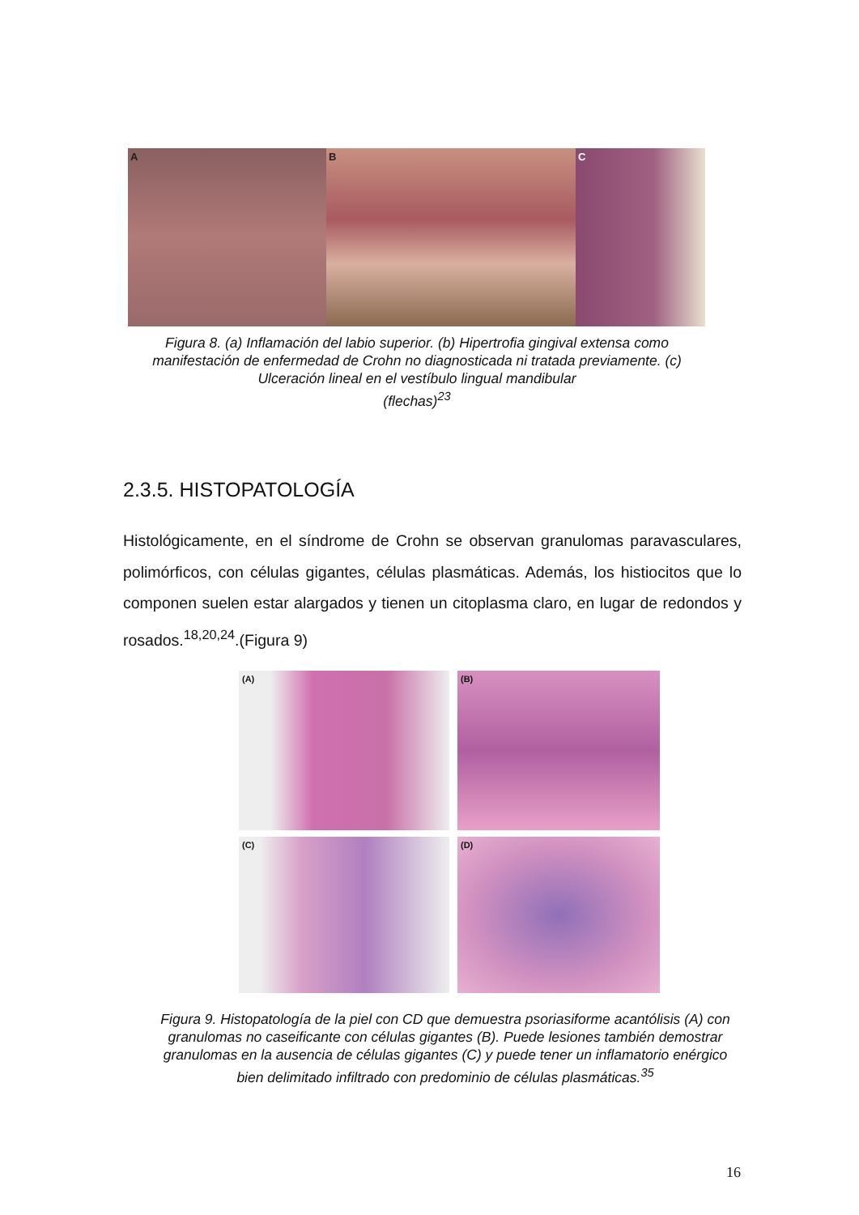A B C
Figura 8. (a) Inflamación del labio superior. (b) Hipertrofia gingival extensa como manifestación de enfermedad de Crohn no diagnosticada ni tratada previamente. (c) Ulceración lineal en el vestíbulo lingual mandibular
(flechas)<sup>23</sup>
2.3.5. HISTOPATOLOGÍA
Histológicamente, en el síndrome de Crohn se observan granulomas paravasculares, polimórficos, con células gigantes, células plasmáticas. Además, los histiocitos que lo componen suelen estar alargados y tienen un citoplasma claro, en lugar de redondos y rosados.<sup>18,20,24</sup>.(Figura 9)
(A)
(B)
(C)
(D)
Figura 9. Histopatología de la piel con CD que demuestra psoriasiforme acantólisis (A) con granulomas no caseificante con células gigantes (B). Puede lesiones también demostrar granulomas en la ausencia de células gigantes (C) y puede tener un inflamatorio enérgico bien delimitado infiltrado con predominio de células plasmáticas.<sup>35</sup>
16